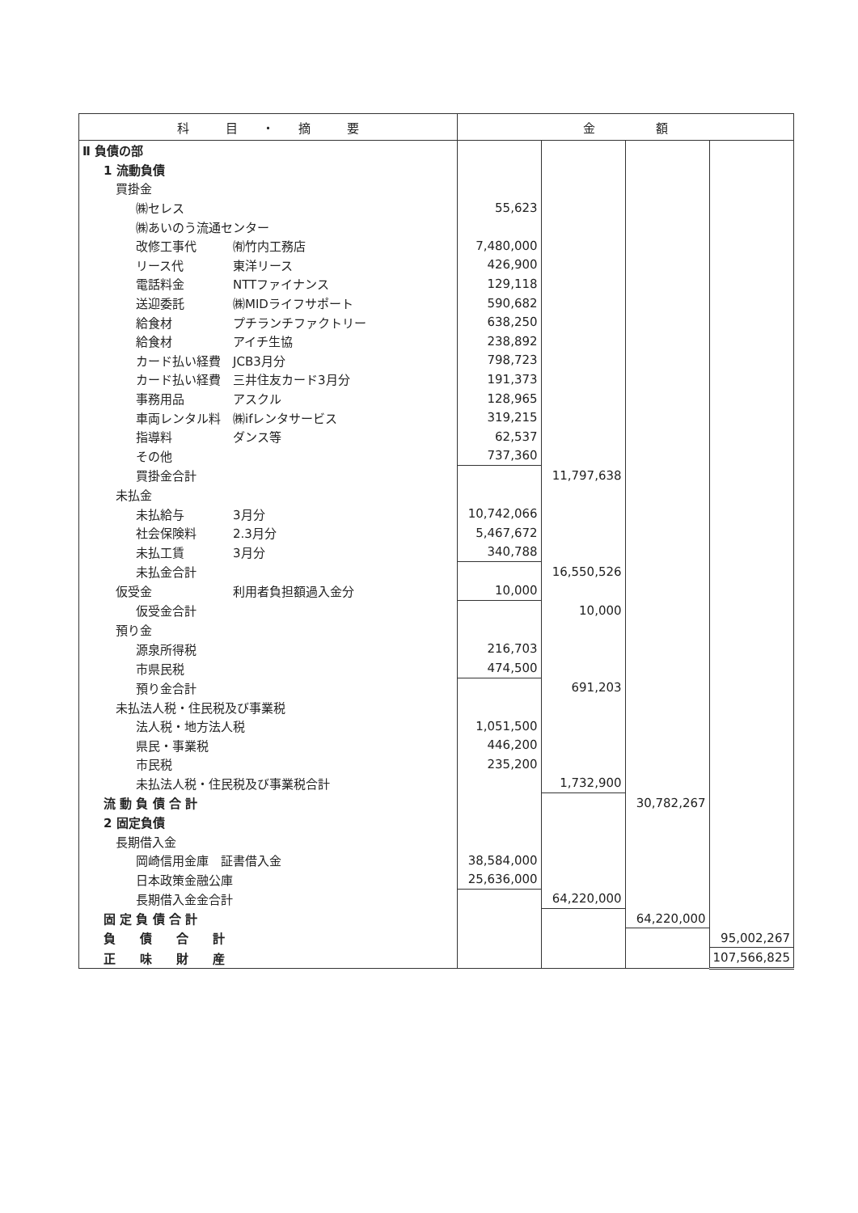| 科 目 ・ 摘 要 | 金 額 | | | |
| --- | --- | --- | --- | --- |
| Ⅱ 負債の部 | | | | |
| 1 流動負債 | | | | |
| 買掛金 | | | | |
| ㈱セレス | 55,623 | | | |
| ㈱あいのう流通センター | | | | |
| 改修工事代 ㈲竹内工務店 | 7,480,000 | | | |
| リース代 東洋リース | 426,900 | | | |
| 電話料金 NTTファイナンス | 129,118 | | | |
| 送迎委託 ㈱MIDライフサポート | 590,682 | | | |
| 給食材 プチランチファクトリー | 638,250 | | | |
| 給食材 アイチ生協 | 238,892 | | | |
| カード払い経費 JCB3月分 | 798,723 | | | |
| カード払い経費 三井住友カード3月分 | 191,373 | | | |
| 事務用品 アスクル | 128,965 | | | |
| 車両レンタル料 ㈱ifレンタサービス | 319,215 | | | |
| 指導料 ダンス等 | 62,537 | | | |
| その他 | 737,360 | | | |
| 買掛金合計 | | 11,797,638 | | |
| 未払金 | | | | |
| 未払給与 3月分 | 10,742,066 | | | |
| 社会保険料 2.3月分 | 5,467,672 | | | |
| 未払工賃 3月分 | 340,788 | | | |
| 未払金合計 | | 16,550,526 | | |
| 仮受金 利用者負担額過入金分 | 10,000 | | | |
| 仮受金合計 | | 10,000 | | |
| 預り金 | | | | |
| 源泉所得税 | 216,703 | | | |
| 市県民税 | 474,500 | | | |
| 預り金合計 | | 691,203 | | |
| 未払法人税・住民税及び事業税 | | | | |
| 法人税・地方法人税 | 1,051,500 | | | |
| 県民・事業税 | 446,200 | | | |
| 市民税 | 235,200 | | | |
| 未払法人税・住民税及び事業税合計 | | 1,732,900 | | |
| 流 動 負 債 合 計 | | | 30,782,267 | |
| 2 固定負債 | | | | |
| 長期借入金 | | | | |
| 岡崎信用金庫 証書借入金 | 38,584,000 | | | |
| 日本政策金融公庫 | 25,636,000 | | | |
| 長期借入金金合計 | | 64,220,000 | | |
| 固 定 負 債 合 計 | | | 64,220,000 | |
| 負 債 合 計 | | | | 95,002,267 |
| 正 味 財 産 | | | | 107,566,825 |